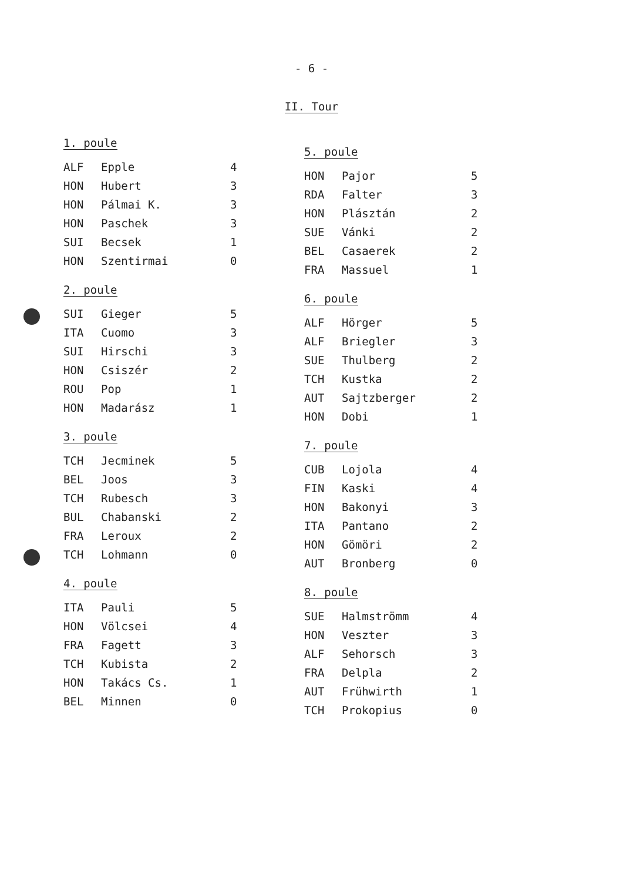- 6 -
II. Tour
1. poule
| ALF | Epple | 4 |
| HON | Hubert | 3 |
| HON | Pálmai K. | 3 |
| HON | Paschek | 3 |
| SUI | Becsek | 1 |
| HON | Szentirmai | 0 |
2. poule
| SUI | Gieger | 5 |
| ITA | Cuomo | 3 |
| SUI | Hirschi | 3 |
| HON | Csiszér | 2 |
| ROU | Pop | 1 |
| HON | Madarász | 1 |
3. poule
| TCH | Jecminek | 5 |
| BEL | Joos | 3 |
| TCH | Rubesch | 3 |
| BUL | Chabanski | 2 |
| FRA | Leroux | 2 |
| TCH | Lohmann | 0 |
4. poule
| ITA | Pauli | 5 |
| HON | Völcsei | 4 |
| FRA | Fagett | 3 |
| TCH | Kubista | 2 |
| HON | Takács Cs. | 1 |
| BEL | Minnen | 0 |
5. poule
| HON | Pajor | 5 |
| RDA | Falter | 3 |
| HON | Plásztán | 2 |
| SUE | Vánki | 2 |
| BEL | Casaerek | 2 |
| FRA | Massuel | 1 |
6. poule
| ALF | Hörger | 5 |
| ALF | Briegler | 3 |
| SUE | Thulberg | 2 |
| TCH | Kustka | 2 |
| AUT | Sajtzberger | 2 |
| HON | Dobi | 1 |
7. poule
| CUB | Lojola | 4 |
| FIN | Kaski | 4 |
| HON | Bakonyi | 3 |
| ITA | Pantano | 2 |
| HON | Gömöri | 2 |
| AUT | Bronberg | 0 |
8. poule
| SUE | Halmströmm | 4 |
| HON | Veszter | 3 |
| ALF | Sehorsch | 3 |
| FRA | Delpla | 2 |
| AUT | Frühwirth | 1 |
| TCH | Prokopius | 0 |